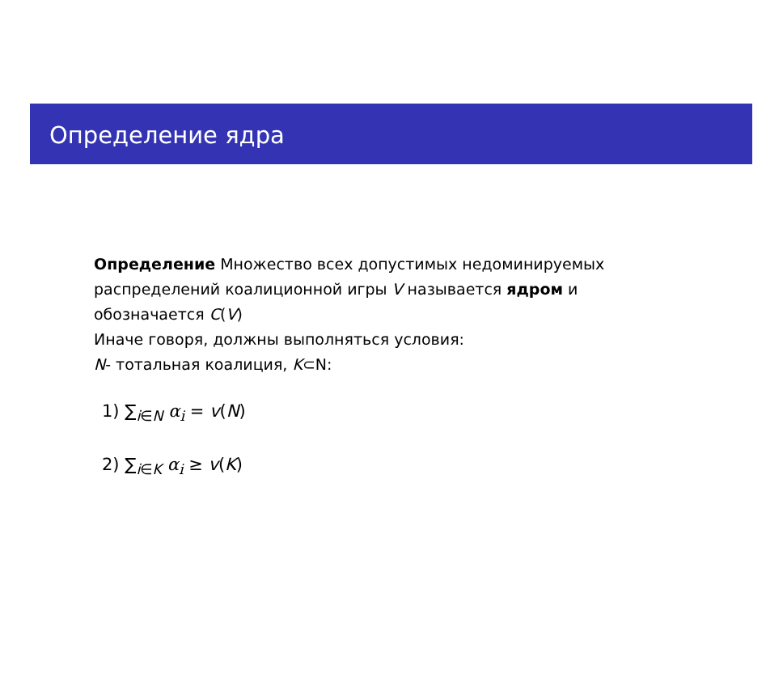Определение ядра
Определение Множество всех допустимых недоминируемых распределений коалиционной игры V называется ядром и обозначается C(V)
Иначе говоря, должны выполняться условия:
N- тотальная коалиция, K⊂N:
1) ∑<sub>i∈N</sub> α<sub>i</sub> = v(N)
2) ∑<sub>i∈K</sub> α<sub>i</sub> ≥ v(K)